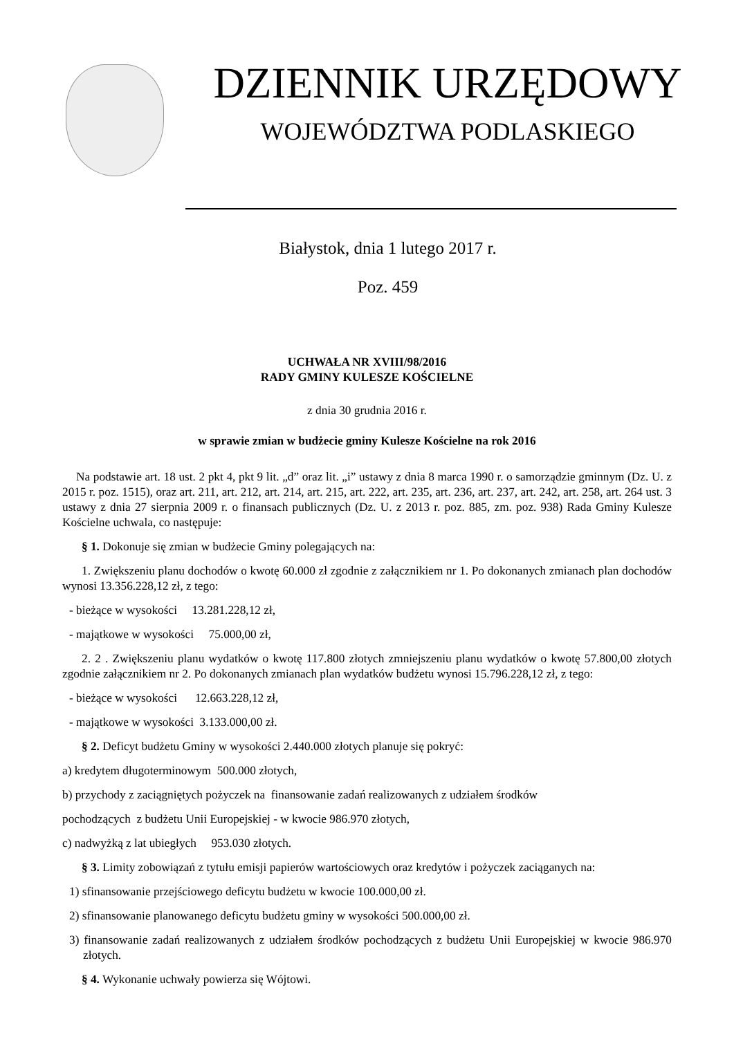DZIENNIK URZĘDOWY
WOJEWÓDZTWA PODLASKIEGO
Białystok, dnia 1 lutego 2017 r.
Poz. 459
UCHWAŁA NR XVIII/98/2016
RADY GMINY KULESZE KOŚCIELNE
z dnia 30 grudnia 2016 r.
w sprawie zmian w budżecie gminy Kulesze Kościelne na rok 2016
Na podstawie art. 18 ust. 2 pkt 4, pkt 9 lit. „d” oraz lit. „i” ustawy z dnia 8 marca 1990 r. o samorządzie gminnym (Dz. U. z 2015 r. poz. 1515), oraz art. 211, art. 212, art. 214, art. 215, art. 222, art. 235, art. 236, art. 237, art. 242, art. 258, art. 264 ust. 3 ustawy z dnia 27 sierpnia 2009 r. o finansach publicznych (Dz. U. z 2013 r. poz. 885, zm. poz. 938) Rada Gminy Kulesze Kościelne uchwala, co następuje:
§ 1. Dokonuje się zmian w budżecie Gminy polegających na:
1. Zwiększeniu planu dochodów o kwotę 60.000 zł zgodnie z załącznikiem nr 1. Po dokonanych zmianach plan dochodów wynosi 13.356.228,12 zł, z tego:
- bieżące w wysokości 13.281.228,12 zł,
- majątkowe w wysokości 75.000,00 zł,
2. 2 . Zwiększeniu planu wydatków o kwotę 117.800 złotych zmniejszeniu planu wydatków o kwotę 57.800,00 złotych zgodnie załącznikiem nr 2. Po dokonanych zmianach plan wydatków budżetu wynosi 15.796.228,12 zł, z tego:
- bieżące w wysokości 12.663.228,12 zł,
- majątkowe w wysokości 3.133.000,00 zł.
§ 2. Deficyt budżetu Gminy w wysokości 2.440.000 złotych planuje się pokryć:
a) kredytem długoterminowym 500.000 złotych,
b) przychody z zaciągniętych pożyczek na finansowanie zadań realizowanych z udziałem środków
pochodzących z budżetu Unii Europejskiej - w kwocie 986.970 złotych,
c) nadwyżką z lat ubiegłych 953.030 złotych.
§ 3. Limity zobowiązań z tytułu emisji papierów wartościowych oraz kredytów i pożyczek zaciąganych na:
1) sfinansowanie przejściowego deficytu budżetu w kwocie 100.000,00 zł.
2) sfinansowanie planowanego deficytu budżetu gminy w wysokości 500.000,00 zł.
3) finansowanie zadań realizowanych z udziałem środków pochodzących z budżetu Unii Europejskiej w kwocie 986.970 złotych.
§ 4. Wykonanie uchwały powierza się Wójtowi.